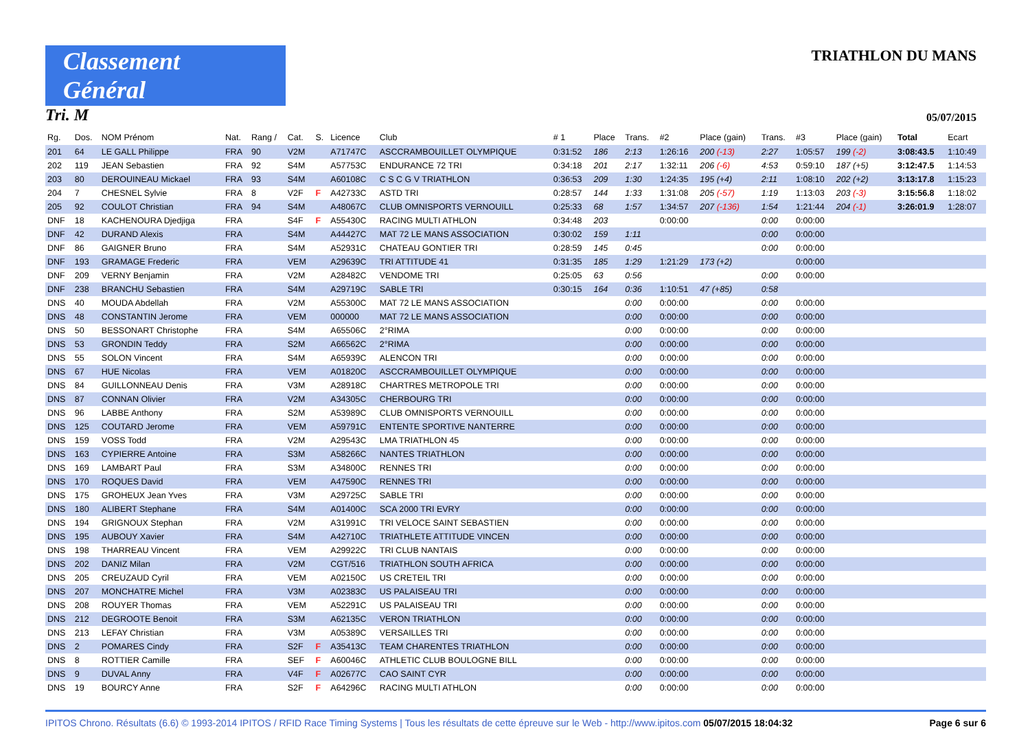Classement Général
TRIATHLON DU MANS
Tri. M
05/07/2015
| Rg. | Dos. | NOM Prénom | Nat. | Rang / | Cat. | S. | Licence | Club | # 1 | Place | Trans. | #2 | Place (gain) | Trans. | #3 | Place (gain) | Total | Ecart |
| --- | --- | --- | --- | --- | --- | --- | --- | --- | --- | --- | --- | --- | --- | --- | --- | --- | --- | --- |
| 201 | 64 | LE GALL Philippe | FRA | 90 | V2M | | A71747C | ASCCRAMBOUILLET OLYMPIQUE | 0:31:52 | 186 | 2:13 | 1:26:16 | 200 (-13) | 2:27 | 1:05:57 | 199 (-2) | 3:08:43.5 | 1:10:49 |
| 202 | 119 | JEAN Sebastien | FRA | 92 | S4M | | A57753C | ENDURANCE 72 TRI | 0:34:18 | 201 | 2:17 | 1:32:11 | 206 (-6) | 4:53 | 0:59:10 | 187 (+5) | 3:12:47.5 | 1:14:53 |
| 203 | 80 | DEROUINEAU Mickael | FRA | 93 | S4M | | A60108C | C S C G V TRIATHLON | 0:36:53 | 209 | 1:30 | 1:24:35 | 195 (+4) | 2:11 | 1:08:10 | 202 (+2) | 3:13:17.8 | 1:15:23 |
| 204 | 7 | CHESNEL Sylvie | FRA | 8 | V2F | F | A42733C | ASTD TRI | 0:28:57 | 144 | 1:33 | 1:31:08 | 205 (-57) | 1:19 | 1:13:03 | 203 (-3) | 3:15:56.8 | 1:18:02 |
| 205 | 92 | COULOT Christian | FRA | 94 | S4M | | A48067C | CLUB OMNISPORTS VERNOUILL | 0:25:33 | 68 | 1:57 | 1:34:57 | 207 (-136) | 1:54 | 1:21:44 | 204 (-1) | 3:26:01.9 | 1:28:07 |
| DNF | 18 | KACHENOURA Djedjiga | FRA | | S4F | F | A55430C | RACING MULTI ATHLON | 0:34:48 | 203 | | 0:00:00 | | 0:00 | 0:00:00 | | | |
| DNF | 42 | DURAND Alexis | FRA | | S4M | | A44427C | MAT 72 LE MANS ASSOCIATION | 0:30:02 | 159 | 1:11 | | | 0:00 | 0:00:00 | | | |
| DNF | 86 | GAIGNER Bruno | FRA | | S4M | | A52931C | CHATEAU GONTIER TRI | 0:28:59 | 145 | 0:45 | | | 0:00 | 0:00:00 | | | |
| DNF | 193 | GRAMAGE Frederic | FRA | | VEM | | A29639C | TRI ATTITUDE 41 | 0:31:35 | 185 | 1:29 | 1:21:29 | 173 (+2) | | 0:00:00 | | | |
| DNF | 209 | VERNY Benjamin | FRA | | V2M | | A28482C | VENDOME TRI | 0:25:05 | 63 | 0:56 | | | 0:00 | 0:00:00 | | | |
| DNF | 238 | BRANCHU Sebastien | FRA | | S4M | | A29719C | SABLE TRI | 0:30:15 | 164 | 0:36 | 1:10:51 | 47 (+85) | 0:58 | | | | |
| DNS | 40 | MOUDA Abdellah | FRA | | V2M | | A55300C | MAT 72 LE MANS ASSOCIATION | | | 0:00 | 0:00:00 | | 0:00 | 0:00:00 | | | |
| DNS | 48 | CONSTANTIN Jerome | FRA | | VEM | | 000000 | MAT 72 LE MANS ASSOCIATION | | | 0:00 | 0:00:00 | | 0:00 | 0:00:00 | | | |
| DNS | 50 | BESSONART Christophe | FRA | | S4M | | A65506C | 2°RIMA | | | 0:00 | 0:00:00 | | 0:00 | 0:00:00 | | | |
| DNS | 53 | GRONDIN Teddy | FRA | | S2M | | A66562C | 2°RIMA | | | 0:00 | 0:00:00 | | 0:00 | 0:00:00 | | | |
| DNS | 55 | SOLON Vincent | FRA | | S4M | | A65939C | ALENCON TRI | | | 0:00 | 0:00:00 | | 0:00 | 0:00:00 | | | |
| DNS | 67 | HUE Nicolas | FRA | | VEM | | A01820C | ASCCRAMBOUILLET OLYMPIQUE | | | 0:00 | 0:00:00 | | 0:00 | 0:00:00 | | | |
| DNS | 84 | GUILLONNEAU Denis | FRA | | V3M | | A28918C | CHARTRES METROPOLE TRI | | | 0:00 | 0:00:00 | | 0:00 | 0:00:00 | | | |
| DNS | 87 | CONNAN Olivier | FRA | | V2M | | A34305C | CHERBOURG TRI | | | 0:00 | 0:00:00 | | 0:00 | 0:00:00 | | | |
| DNS | 96 | LABBE Anthony | FRA | | S2M | | A53989C | CLUB OMNISPORTS VERNOUILL | | | 0:00 | 0:00:00 | | 0:00 | 0:00:00 | | | |
| DNS | 125 | COUTARD Jerome | FRA | | VEM | | A59791C | ENTENTE SPORTIVE NANTERRE | | | 0:00 | 0:00:00 | | 0:00 | 0:00:00 | | | |
| DNS | 159 | VOSS Todd | FRA | | V2M | | A29543C | LMA TRIATHLON 45 | | | 0:00 | 0:00:00 | | 0:00 | 0:00:00 | | | |
| DNS | 163 | CYPIERRE Antoine | FRA | | S3M | | A58266C | NANTES TRIATHLON | | | 0:00 | 0:00:00 | | 0:00 | 0:00:00 | | | |
| DNS | 169 | LAMBART Paul | FRA | | S3M | | A34800C | RENNES TRI | | | 0:00 | 0:00:00 | | 0:00 | 0:00:00 | | | |
| DNS | 170 | ROQUES David | FRA | | VEM | | A47590C | RENNES TRI | | | 0:00 | 0:00:00 | | 0:00 | 0:00:00 | | | |
| DNS | 175 | GROHEUX Jean Yves | FRA | | V3M | | A29725C | SABLE TRI | | | 0:00 | 0:00:00 | | 0:00 | 0:00:00 | | | |
| DNS | 180 | ALIBERT Stephane | FRA | | S4M | | A01400C | SCA 2000 TRI EVRY | | | 0:00 | 0:00:00 | | 0:00 | 0:00:00 | | | |
| DNS | 194 | GRIGNOUX Stephan | FRA | | V2M | | A31991C | TRI VELOCE SAINT SEBASTIEN | | | 0:00 | 0:00:00 | | 0:00 | 0:00:00 | | | |
| DNS | 195 | AUBOUY Xavier | FRA | | S4M | | A42710C | TRIATHLETE ATTITUDE VINCEN | | | 0:00 | 0:00:00 | | 0:00 | 0:00:00 | | | |
| DNS | 198 | THARREAU Vincent | FRA | | VEM | | A29922C | TRI CLUB NANTAIS | | | 0:00 | 0:00:00 | | 0:00 | 0:00:00 | | | |
| DNS | 202 | DANIZ Milan | FRA | | V2M | | CGT/516 | TRIATHLON SOUTH AFRICA | | | 0:00 | 0:00:00 | | 0:00 | 0:00:00 | | | |
| DNS | 205 | CREUZAUD Cyril | FRA | | VEM | | A02150C | US CRETEIL TRI | | | 0:00 | 0:00:00 | | 0:00 | 0:00:00 | | | |
| DNS | 207 | MONCHATRE Michel | FRA | | V3M | | A02383C | US PALAISEAU TRI | | | 0:00 | 0:00:00 | | 0:00 | 0:00:00 | | | |
| DNS | 208 | ROUYER Thomas | FRA | | VEM | | A52291C | US PALAISEAU TRI | | | 0:00 | 0:00:00 | | 0:00 | 0:00:00 | | | |
| DNS | 212 | DEGROOTE Benoit | FRA | | S3M | | A62135C | VERON TRIATHLON | | | 0:00 | 0:00:00 | | 0:00 | 0:00:00 | | | |
| DNS | 213 | LEFAY Christian | FRA | | V3M | | A05389C | VERSAILLES TRI | | | 0:00 | 0:00:00 | | 0:00 | 0:00:00 | | | |
| DNS | 2 | POMARES Cindy | FRA | | S2F | F | A35413C | TEAM CHARENTES TRIATHLON | | | 0:00 | 0:00:00 | | 0:00 | 0:00:00 | | | |
| DNS | 8 | ROTTIER Camille | FRA | | SEF | F | A60046C | ATHLETIC CLUB BOULOGNE BILL | | | 0:00 | 0:00:00 | | 0:00 | 0:00:00 | | | |
| DNS | 9 | DUVAL Anny | FRA | | V4F | F | A02677C | CAO SAINT CYR | | | 0:00 | 0:00:00 | | 0:00 | 0:00:00 | | | |
| DNS | 19 | BOURCY Anne | FRA | | S2F | F | A64296C | RACING MULTI ATHLON | | | 0:00 | 0:00:00 | | 0:00 | 0:00:00 | | | |
IPITOS Chrono. Résultats (6.6) © 1993-2014 IPITOS / RFID Race Timing Systems | Tous les résultats de cette épreuve sur le Web - http://www.ipitos.com 05/07/2015 18:04:32 Page 6 sur 6